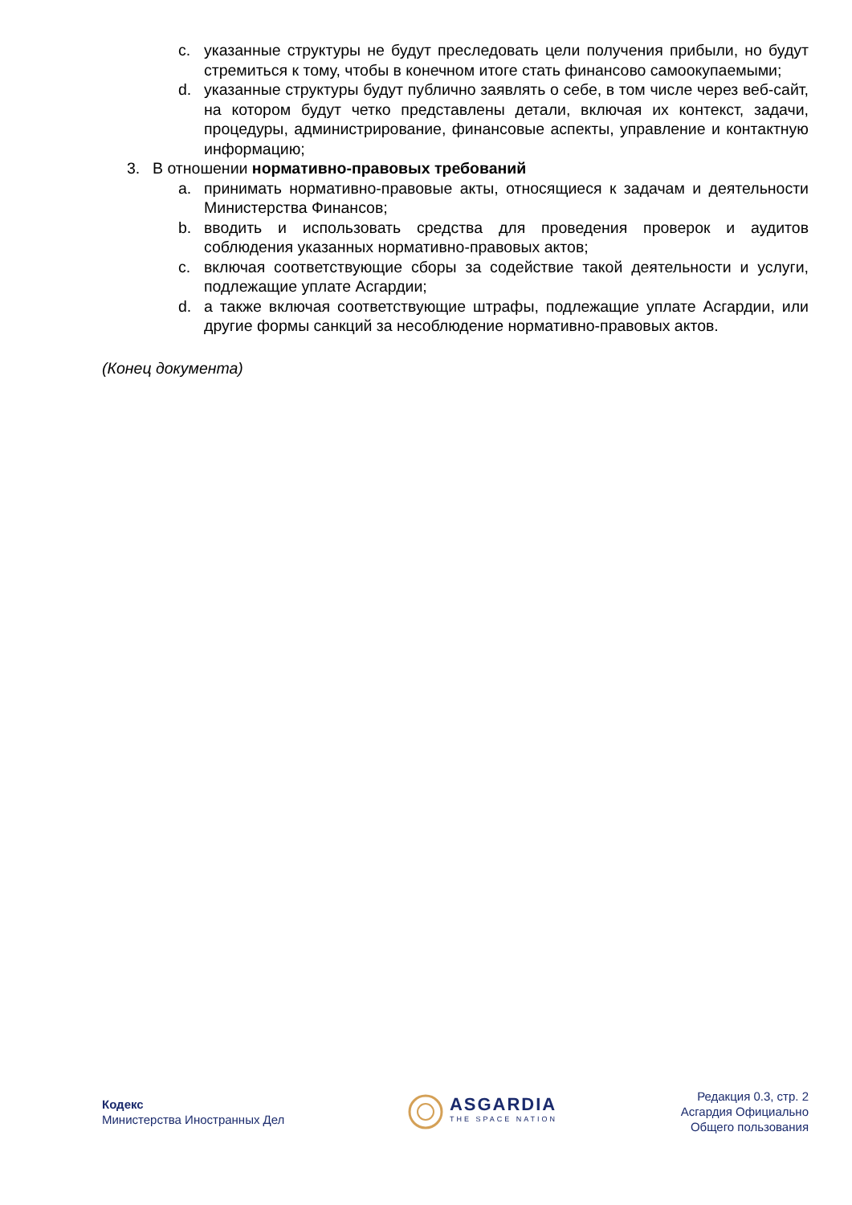c. указанные структуры не будут преследовать цели получения прибыли, но будут стремиться к тому, чтобы в конечном итоге стать финансово самоокупаемыми;
d. указанные структуры будут публично заявлять о себе, в том числе через веб-сайт, на котором будут четко представлены детали, включая их контекст, задачи, процедуры, администрирование, финансовые аспекты, управление и контактную информацию;
3. В отношении нормативно-правовых требований
a. принимать нормативно-правовые акты, относящиеся к задачам и деятельности Министерства Финансов;
b. вводить и использовать средства для проведения проверок и аудитов соблюдения указанных нормативно-правовых актов;
c. включая соответствующие сборы за содействие такой деятельности и услуги, подлежащие уплате Асгардии;
d. а также включая соответствующие штрафы, подлежащие уплате Асгардии, или другие формы санкций за несоблюдение нормативно-правовых актов.
(Конец документа)
Кодекс
Министерства Иностранных Дел
ASGARDIA
THE SPACE NATION
Редакция 0.3, стр. 2
Асгардия Официально
Общего пользования